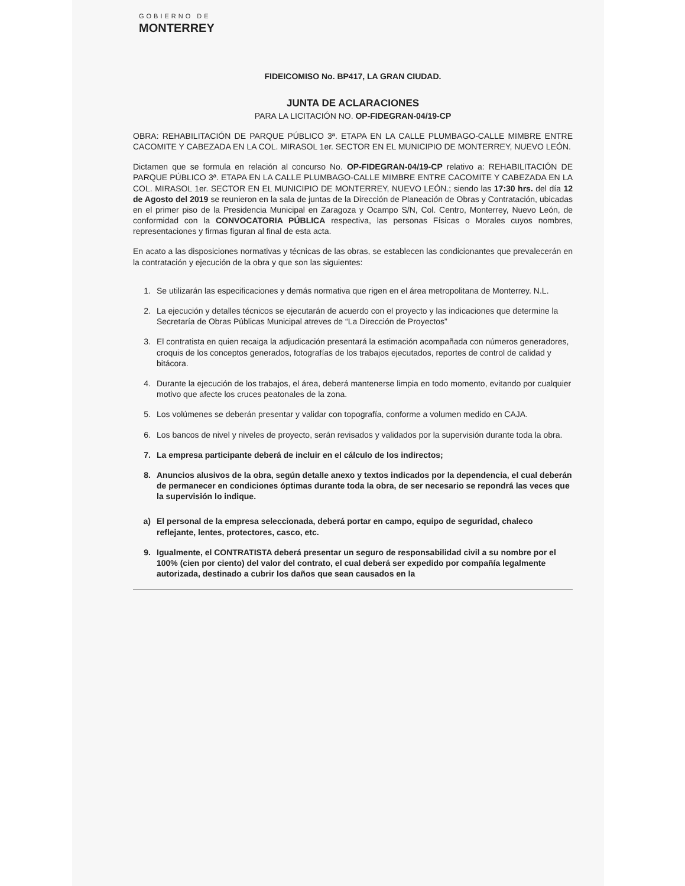GOBIERNO DE
MONTERREY
FIDEICOMISO No. BP417, LA GRAN CIUDAD.
JUNTA DE ACLARACIONES
PARA LA LICITACIÓN NO. OP-FIDEGRAN-04/19-CP
OBRA: REHABILITACIÓN DE PARQUE PÚBLICO 3ª. ETAPA EN LA CALLE PLUMBAGO-CALLE MIMBRE ENTRE CACOMITE Y CABEZADA EN LA COL. MIRASOL 1er. SECTOR EN EL MUNICIPIO DE MONTERREY, NUEVO LEÓN.
Dictamen que se formula en relación al concurso No. OP-FIDEGRAN-04/19-CP relativo a: REHABILITACIÓN DE PARQUE PÚBLICO 3ª. ETAPA EN LA CALLE PLUMBAGO-CALLE MIMBRE ENTRE CACOMITE Y CABEZADA EN LA COL. MIRASOL 1er. SECTOR EN EL MUNICIPIO DE MONTERREY, NUEVO LEÓN.; siendo las 17:30 hrs. del día 12 de Agosto del 2019 se reunieron en la sala de juntas de la Dirección de Planeación de Obras y Contratación, ubicadas en el primer piso de la Presidencia Municipal en Zaragoza y Ocampo S/N, Col. Centro, Monterrey, Nuevo León, de conformidad con la CONVOCATORIA PÚBLICA respectiva, las personas Físicas o Morales cuyos nombres, representaciones y firmas figuran al final de esta acta.
En acato a las disposiciones normativas y técnicas de las obras, se establecen las condicionantes que prevalecerán en la contratación y ejecución de la obra y que son las siguientes:
1. Se utilizarán las especificaciones y demás normativa que rigen en el área metropolitana de Monterrey. N.L.
2. La ejecución y detalles técnicos se ejecutarán de acuerdo con el proyecto y las indicaciones que determine la Secretaría de Obras Públicas Municipal atreves de “La Dirección de Proyectos”
3. El contratista en quien recaiga la adjudicación presentará la estimación acompañada con números generadores, croquis de los conceptos generados, fotografías de los trabajos ejecutados, reportes de control de calidad y bitácora.
4. Durante la ejecución de los trabajos, el área, deberá mantenerse limpia en todo momento, evitando por cualquier motivo que afecte los cruces peatonales de la zona.
5. Los volúmenes se deberán presentar y validar con topografía, conforme a volumen medido en CAJA.
6. Los bancos de nivel y niveles de proyecto, serán revisados y validados por la supervisión durante toda la obra.
7. La empresa participante deberá de incluir en el cálculo de los indirectos;
8. Anuncios alusivos de la obra, según detalle anexo y textos indicados por la dependencia, el cual deberán de permanecer en condiciones óptimas durante toda la obra, de ser necesario se repondrá las veces que la supervisión lo indique.
a) El personal de la empresa seleccionada, deberá portar en campo, equipo de seguridad, chaleco reflejante, lentes, protectores, casco, etc.
9. Igualmente, el CONTRATISTA deberá presentar un seguro de responsabilidad civil a su nombre por el 100% (cien por ciento) del valor del contrato, el cual deberá ser expedido por compañía legalmente autorizada, destinado a cubrir los daños que sean causados en la